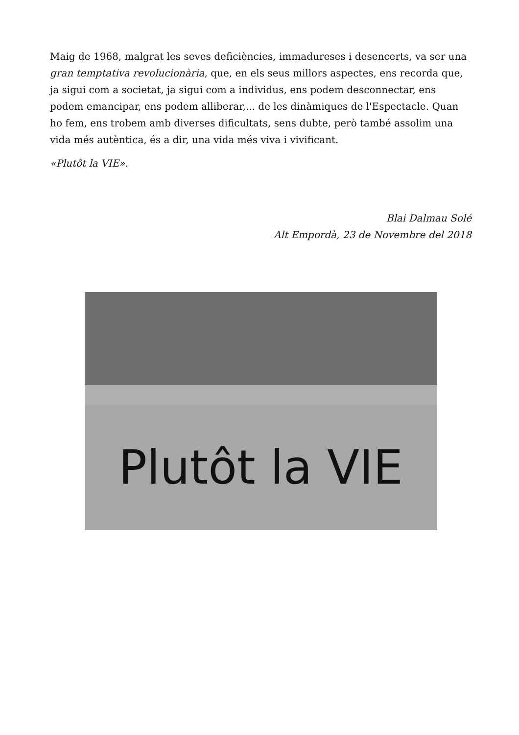Maig de 1968, malgrat les seves deficiències, immadureses i desencerts, va ser una gran temptativa revolucionària, que, en els seus millors aspectes, ens recorda que, ja sigui com a societat, ja sigui com a individus, ens podem desconnectar, ens podem emancipar, ens podem alliberar,... de les dinàmiques de l'Espectacle. Quan ho fem, ens trobem amb diverses dificultats, sens dubte, però també assolim una vida més autèntica, és a dir, una vida més viva i vivificant.
«Plutôt la VIE».
Blai Dalmau Solé
Alt Empordà, 23 de Novembre del 2018
Plutôt la VIE